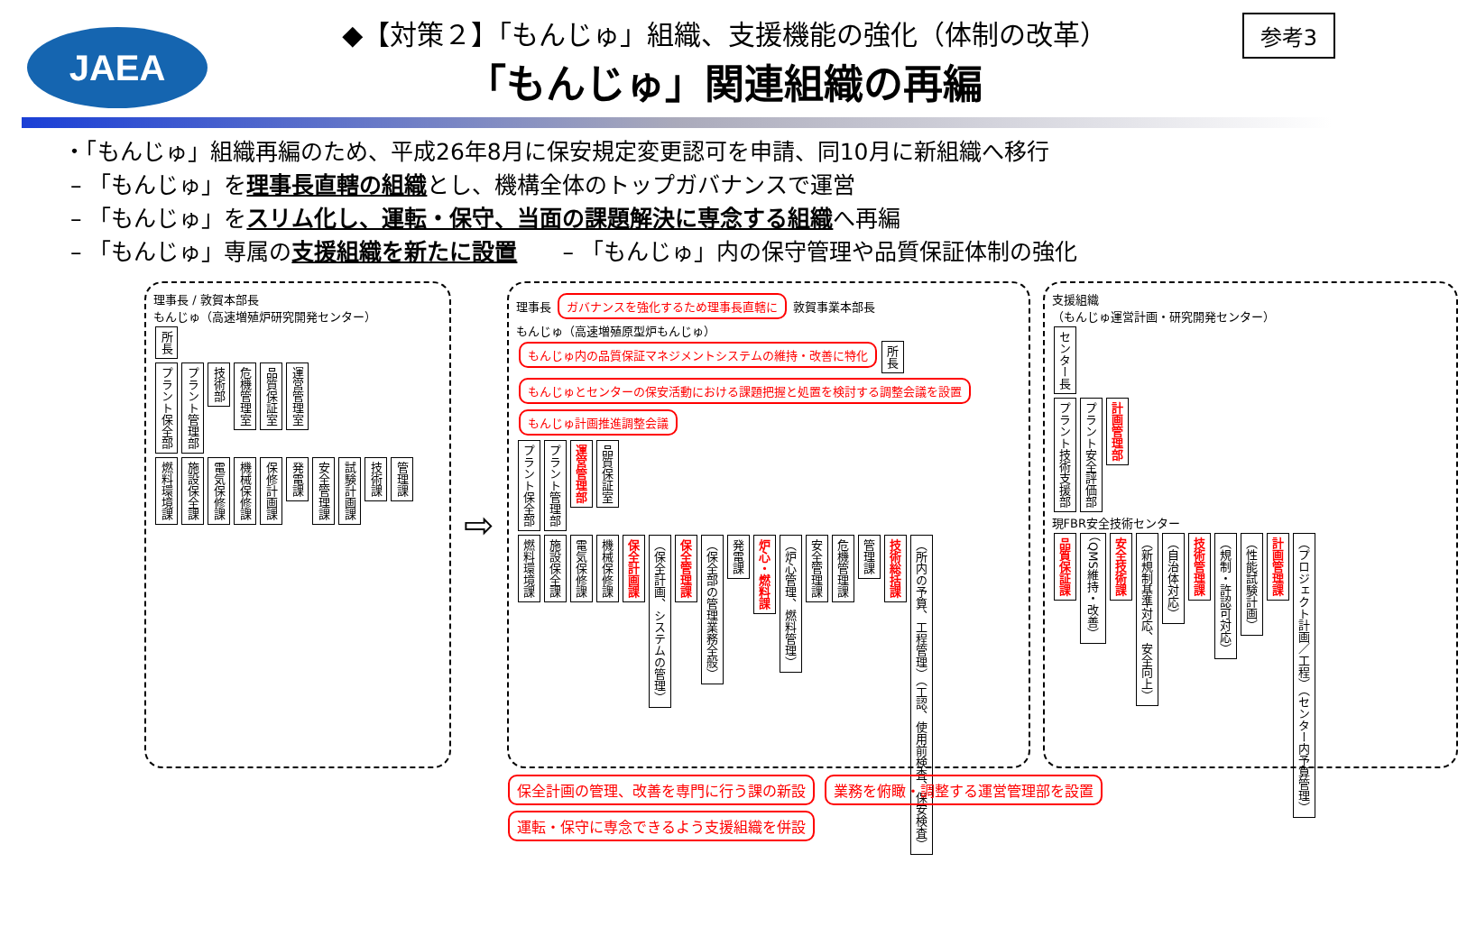JAEA
◆【対策２】「もんじゅ」組織、支援機能の強化（体制の改革）
「もんじゅ」関連組織の再編
参考3
・「もんじゅ」組織再編のため、平成26年8月に保安規定変更認可を申請、同10月に新組織へ移行
– 「もんじゅ」を理事長直轄の組織とし、機構全体のトップガバナンスで運営
– 「もんじゅ」をスリム化し、運転・保守、当面の課題解決に専念する組織へ再編
– 「もんじゅ」専属の支援組織を新たに設置　　– 「もんじゅ」内の保守管理や品質保証体制の強化
理事長 / 敦賀本部長
もんじゅ（高速増殖炉研究開発センター）
所長
プラント保全部 プラント管理部 技術部 危機管理室 品質保証室 運営管理室
燃料環境課 施設保全課 電気保修課 機械保修課 保修計画課 発電課 安全管理課 試験計画課 技術課 管理課
⇨
理事長 ガバナンスを強化するため理事長直轄に 敦賀事業本部長
もんじゅ（高速増殖原型炉もんじゅ）
もんじゅ内の品質保証マネジメントシステムの維持・改善に特化 所長 もんじゅとセンターの保安活動における課題把握と処置を検討する調整会議を設置
もんじゅ計画推進調整会議
プラント保全部 プラント管理部 運営管理部 品質保証室
燃料環境課 施設保全課 電気保修課 機械保修課 保全計画課 （保全計画、システムの管理） 保全管理課 （保全部の管理業務全般） 発電課 炉心・燃料課 （炉心管理、燃料管理） 安全管理課 危機管理課 管理課 技術総括課 （所内の予算、工程管理）（工認、使用前検査、保安検査）
支援組織
（もんじゅ運営計画・研究開発センター）
センター長
プラント技術支援部 プラント安全評価部 計画管理部
現FBR安全技術センター
品質保証課 （QMS維持・改善） 安全技術課 （新規制基準対応、安全向上） （自治体対応） 技術管理課 （規制・許認可対応） （性能試験計画） 計画管理課 （プロジェクト計画／工程）（センター内予算管理）
保全計画の管理、改善を専門に行う課の新設 業務を俯瞰・調整する運営管理部を設置 運転・保守に専念できるよう支援組織を併設